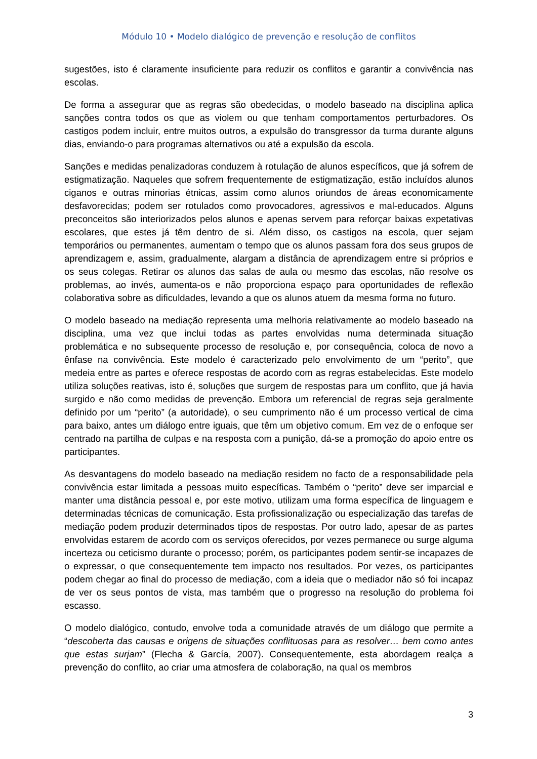Módulo 10 • Modelo dialógico de prevenção e resolução de conflitos
sugestões, isto é claramente insuficiente para reduzir os conflitos e garantir a convivência nas escolas.
De forma a assegurar que as regras são obedecidas, o modelo baseado na disciplina aplica sanções contra todos os que as violem ou que tenham comportamentos perturbadores. Os castigos podem incluir, entre muitos outros, a expulsão do transgressor da turma durante alguns dias, enviando-o para programas alternativos ou até a expulsão da escola.
Sanções e medidas penalizadoras conduzem à rotulação de alunos específicos, que já sofrem de estigmatização. Naqueles que sofrem frequentemente de estigmatização, estão incluídos alunos ciganos e outras minorias étnicas, assim como alunos oriundos de áreas economicamente desfavorecidas; podem ser rotulados como provocadores, agressivos e mal-educados. Alguns preconceitos são interiorizados pelos alunos e apenas servem para reforçar baixas expetativas escolares, que estes já têm dentro de si. Além disso, os castigos na escola, quer sejam temporários ou permanentes, aumentam o tempo que os alunos passam fora dos seus grupos de aprendizagem e, assim, gradualmente, alargam a distância de aprendizagem entre si próprios e os seus colegas. Retirar os alunos das salas de aula ou mesmo das escolas, não resolve os problemas, ao invés, aumenta-os e não proporciona espaço para oportunidades de reflexão colaborativa sobre as dificuldades, levando a que os alunos atuem da mesma forma no futuro.
O modelo baseado na mediação representa uma melhoria relativamente ao modelo baseado na disciplina, uma vez que inclui todas as partes envolvidas numa determinada situação problemática e no subsequente processo de resolução e, por consequência, coloca de novo a ênfase na convivência. Este modelo é caracterizado pelo envolvimento de um “perito”, que medeia entre as partes e oferece respostas de acordo com as regras estabelecidas. Este modelo utiliza soluções reativas, isto é, soluções que surgem de respostas para um conflito, que já havia surgido e não como medidas de prevenção. Embora um referencial de regras seja geralmente definido por um “perito” (a autoridade), o seu cumprimento não é um processo vertical de cima para baixo, antes um diálogo entre iguais, que têm um objetivo comum. Em vez de o enfoque ser centrado na partilha de culpas e na resposta com a punição, dá-se a promoção do apoio entre os participantes.
As desvantagens do modelo baseado na mediação residem no facto de a responsabilidade pela convivência estar limitada a pessoas muito específicas. Também o “perito” deve ser imparcial e manter uma distância pessoal e, por este motivo, utilizam uma forma específica de linguagem e determinadas técnicas de comunicação. Esta profissionalização ou especialização das tarefas de mediação podem produzir determinados tipos de respostas. Por outro lado, apesar de as partes envolvidas estarem de acordo com os serviços oferecidos, por vezes permanece ou surge alguma incerteza ou ceticismo durante o processo; porém, os participantes podem sentir-se incapazes de o expressar, o que consequentemente tem impacto nos resultados. Por vezes, os participantes podem chegar ao final do processo de mediação, com a ideia que o mediador não só foi incapaz de ver os seus pontos de vista, mas também que o progresso na resolução do problema foi escasso.
O modelo dialógico, contudo, envolve toda a comunidade através de um diálogo que permite a “descoberta das causas e origens de situações conflituosas para as resolver… bem como antes que estas surjam” (Flecha & García, 2007). Consequentemente, esta abordagem realça a prevenção do conflito, ao criar uma atmosfera de colaboração, na qual os membros
3